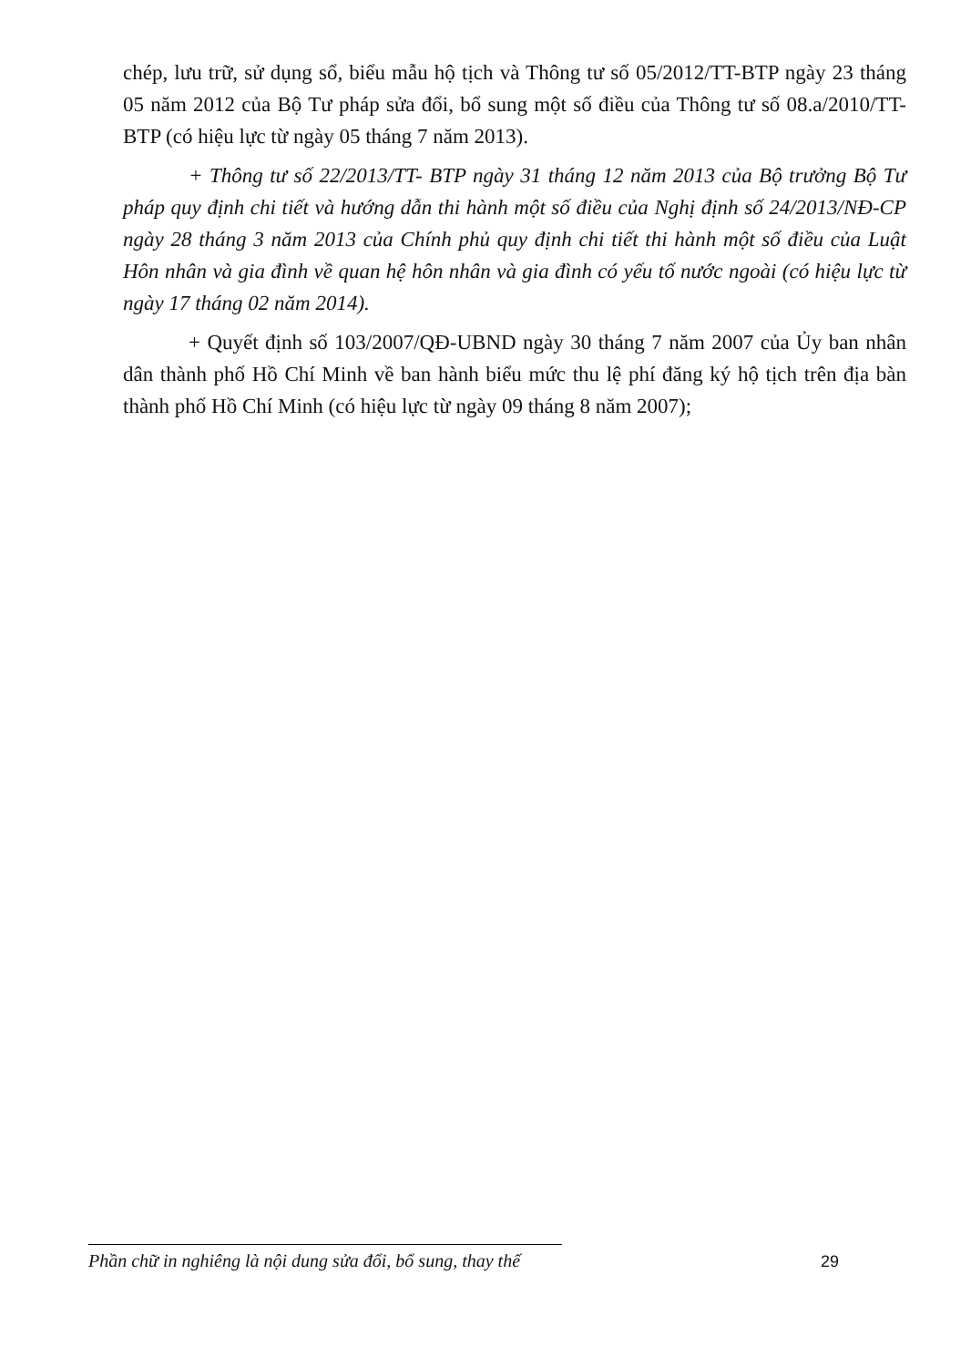chép, lưu trữ, sử dụng sổ, biểu mẫu hộ tịch và Thông tư số 05/2012/TT-BTP ngày 23 tháng 05 năm 2012 của Bộ Tư pháp sửa đổi, bổ sung một số điều của Thông tư số 08.a/2010/TT-BTP (có hiệu lực từ ngày 05 tháng 7 năm 2013).
+ Thông tư số 22/2013/TT- BTP ngày 31 tháng 12 năm 2013 của Bộ trưởng Bộ Tư pháp quy định chi tiết và hướng dẫn thi hành một số điều của Nghị định số 24/2013/NĐ-CP ngày 28 tháng 3 năm 2013 của Chính phủ quy định chi tiết thi hành một số điều của Luật Hôn nhân và gia đình về quan hệ hôn nhân và gia đình có yếu tố nước ngoài (có hiệu lực từ ngày 17 tháng 02 năm 2014).
+ Quyết định số 103/2007/QĐ-UBND ngày 30 tháng 7 năm 2007 của Ủy ban nhân dân thành phố Hồ Chí Minh về ban hành biểu mức thu lệ phí đăng ký hộ tịch trên địa bàn thành phố Hồ Chí Minh (có hiệu lực từ ngày 09 tháng 8 năm 2007);
Phần chữ in nghiêng là nội dung sửa đổi, bổ sung, thay thế 29